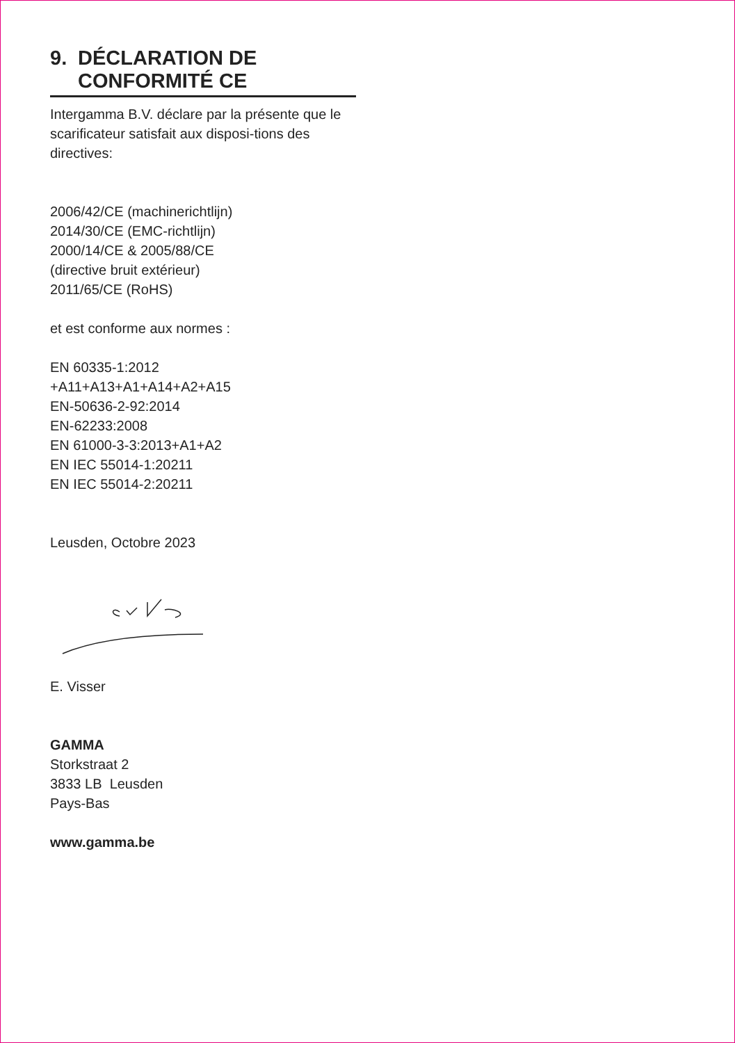9. DÉCLARATION DE
CONFORMITÉ CE
Intergamma B.V. déclare par la présente que le scarificateur satisfait aux disposi-tions des directives:
2006/42/CE (machinerichtlijn)
2014/30/CE (EMC-richtlijn)
2000/14/CE & 2005/88/CE
(directive bruit extérieur)
2011/65/CE (RoHS)
et est conforme aux normes :
EN 60335-1:2012
+A11+A13+A1+A14+A2+A15
EN-50636-2-92:2014
EN-62233:2008
EN 61000-3-3:2013+A1+A2
EN IEC 55014-1:20211
EN IEC 55014-2:20211
Leusden, Octobre 2023
E. Visser
GAMMA
Storkstraat 2
3833 LB Leusden
Pays-Bas
www.gamma.be